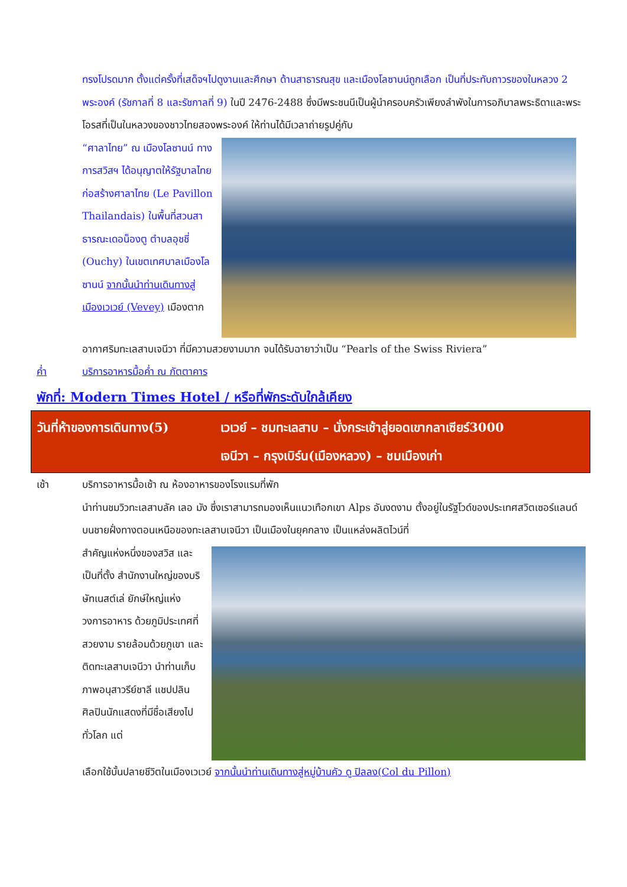ทรงโปรดมาก ตั้งแต่ครั้งที่เสด็จฯไปดูงานและศึกษา ด้านสาธารณสุข และเมืองโลซานน์ถูกเลือก เป็นที่ประทับถาวรของในหลวง 2 พระองค์ (รัชกาลที่ 8 และรัชกาลที่ 9) ในปี 2476-2488 ซึ่งมีพระชนนีเป็นผู้นำครอบครัวเพียงลำพังในการอภิบาลพระธิดาและพระโอรสที่เป็นในหลวงของชาวไทยสองพระองค์ ให้ท่านได้มีเวลาถ่ายรูปคู่กับ
“ศาลาไทย” ณ เมืองโลซานน์ ทางการสวิสฯ ได้อนุญาตให้รัฐบาลไทยก่อสร้างศาลาไทย (Le Pavillon Thailandais) ในพื้นที่สวนสาธารณะเดอน็องตู ตำบลอุชชี่ (Ouchy) ในเขตเทศบาลเมืองโลซานน์ จากนั้นนำท่านเดินทางสู่เมืองเวเวย์ (Vevey) เมืองตาก
อากาศริมทะเลสาบเจนีวา ที่มีความสวยงามมาก จนได้รับฉายาว่าเป็น “Pearls of the Swiss Riviera”
ค่ำ บริการอาหารมื้อค่ำ ณ ภัตตาคาร
พักที่: Modern Times Hotel / หรือที่พักระดับใกล้เคียง
วันที่ห้าของการเดินทาง(5)
เวเวย์ – ชมทะเลสาบ – นั่งกระเช้าสู่ยอดเขากลาเซียร์3000
เจนีวา – กรุงเบิร์น(เมืองหลวง) – ชมเมืองเก่า
เช้า บริการอาหารมื้อเช้า ณ ห้องอาหารของโรงแรมที่พัก
นำท่านชมวิวทะเลสาบลัค เลอ มัง ซึ่งเราสามารถมองเห็นแนวเทือกเขา Alps อันงดงาม ตั้งอยู่ในรัฐโวด์ของประเทศสวิตเซอร์แลนด์ บนชายฝั่งทางตอนเหนือของทะเลสาบเจนีวา เป็นเมืองในยุคกลาง เป็นแหล่งผลิตไวน์ที่
สำคัญแห่งหนึ่งของสวิส และเป็นที่ตั้ง สำนักงานใหญ่ของบริษัทเนสต์เล่ ยักษ์ใหญ่แห่งวงการอาหาร ด้วยภูมิประเทศที่สวยงาม รายล้อมด้วยภูเขา และติดทะเลสาบเจนีวา นำท่านเก็บภาพอนุสาวรีย์ชาลี แชปปลิน ศิลปินนักแสดงที่มีชื่อเสียงไปทั่วโลก แต่
เลือกใช้บั้นปลายชีวิตในเมืองเวเวย์ จากนั้นนำท่านเดินทางสู่หมู่บ้านคัว ดู ปิลลง(Col du Pillon)